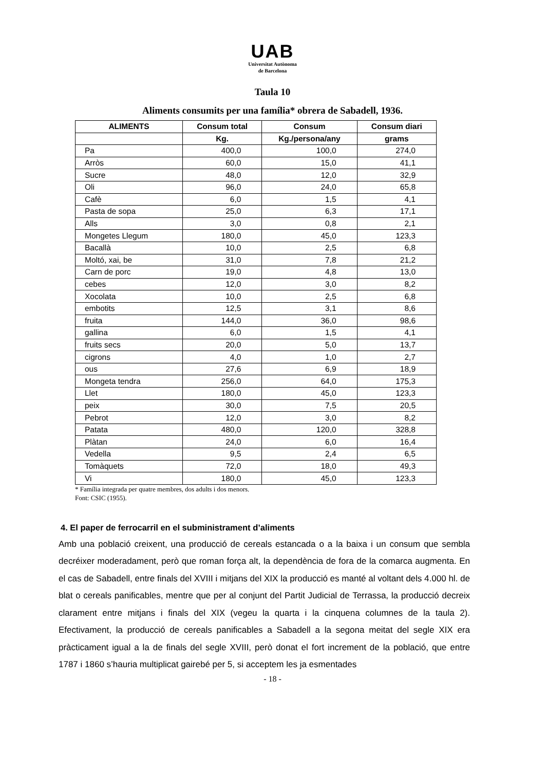UAB
Universitat Autònoma
de Barcelona
Taula 10
Aliments consumits per una família* obrera de Sabadell, 1936.
| ALIMENTS | Consum total | Consum | Consum diari |
| --- | --- | --- | --- |
| | Kg. | Kg./persona/any | grams |
| Pa | 400,0 | 100,0 | 274,0 |
| Arròs | 60,0 | 15,0 | 41,1 |
| Sucre | 48,0 | 12,0 | 32,9 |
| Oli | 96,0 | 24,0 | 65,8 |
| Cafè | 6,0 | 1,5 | 4,1 |
| Pasta de sopa | 25,0 | 6,3 | 17,1 |
| Alls | 3,0 | 0,8 | 2,1 |
| Mongetes Llegum | 180,0 | 45,0 | 123,3 |
| Bacallà | 10,0 | 2,5 | 6,8 |
| Moltó, xai, be | 31,0 | 7,8 | 21,2 |
| Carn de porc | 19,0 | 4,8 | 13,0 |
| cebes | 12,0 | 3,0 | 8,2 |
| Xocolata | 10,0 | 2,5 | 6,8 |
| embotits | 12,5 | 3,1 | 8,6 |
| fruita | 144,0 | 36,0 | 98,6 |
| gallina | 6,0 | 1,5 | 4,1 |
| fruits secs | 20,0 | 5,0 | 13,7 |
| cigrons | 4,0 | 1,0 | 2,7 |
| ous | 27,6 | 6,9 | 18,9 |
| Mongeta tendra | 256,0 | 64,0 | 175,3 |
| Llet | 180,0 | 45,0 | 123,3 |
| peix | 30,0 | 7,5 | 20,5 |
| Pebrot | 12,0 | 3,0 | 8,2 |
| Patata | 480,0 | 120,0 | 328,8 |
| Plàtan | 24,0 | 6,0 | 16,4 |
| Vedella | 9,5 | 2,4 | 6,5 |
| Tomàquets | 72,0 | 18,0 | 49,3 |
| Vi | 180,0 | 45,0 | 123,3 |
* Família integrada per quatre membres, dos adults i dos menors.
Font: CSIC (1955).
4. El paper de ferrocarril en el subministrament d’aliments
Amb una població creixent, una producció de cereals estancada o a la baixa i un consum que sembla decréixer moderadament, però que roman força alt, la dependència de fora de la comarca augmenta. En el cas de Sabadell, entre finals del XVIII i mitjans del XIX la producció es manté al voltant dels 4.000 hl. de blat o cereals panificables, mentre que per al conjunt del Partit Judicial de Terrassa, la producció decreix clarament entre mitjans i finals del XIX (vegeu la quarta i la cinquena columnes de la taula 2). Efectivament, la producció de cereals panificables a Sabadell a la segona meitat del segle XIX era pràcticament igual a la de finals del segle XVIII, però donat el fort increment de la població, que entre 1787 i 1860 s’hauria multiplicat gairebé per 5, si acceptem les ja esmentades
- 18 -